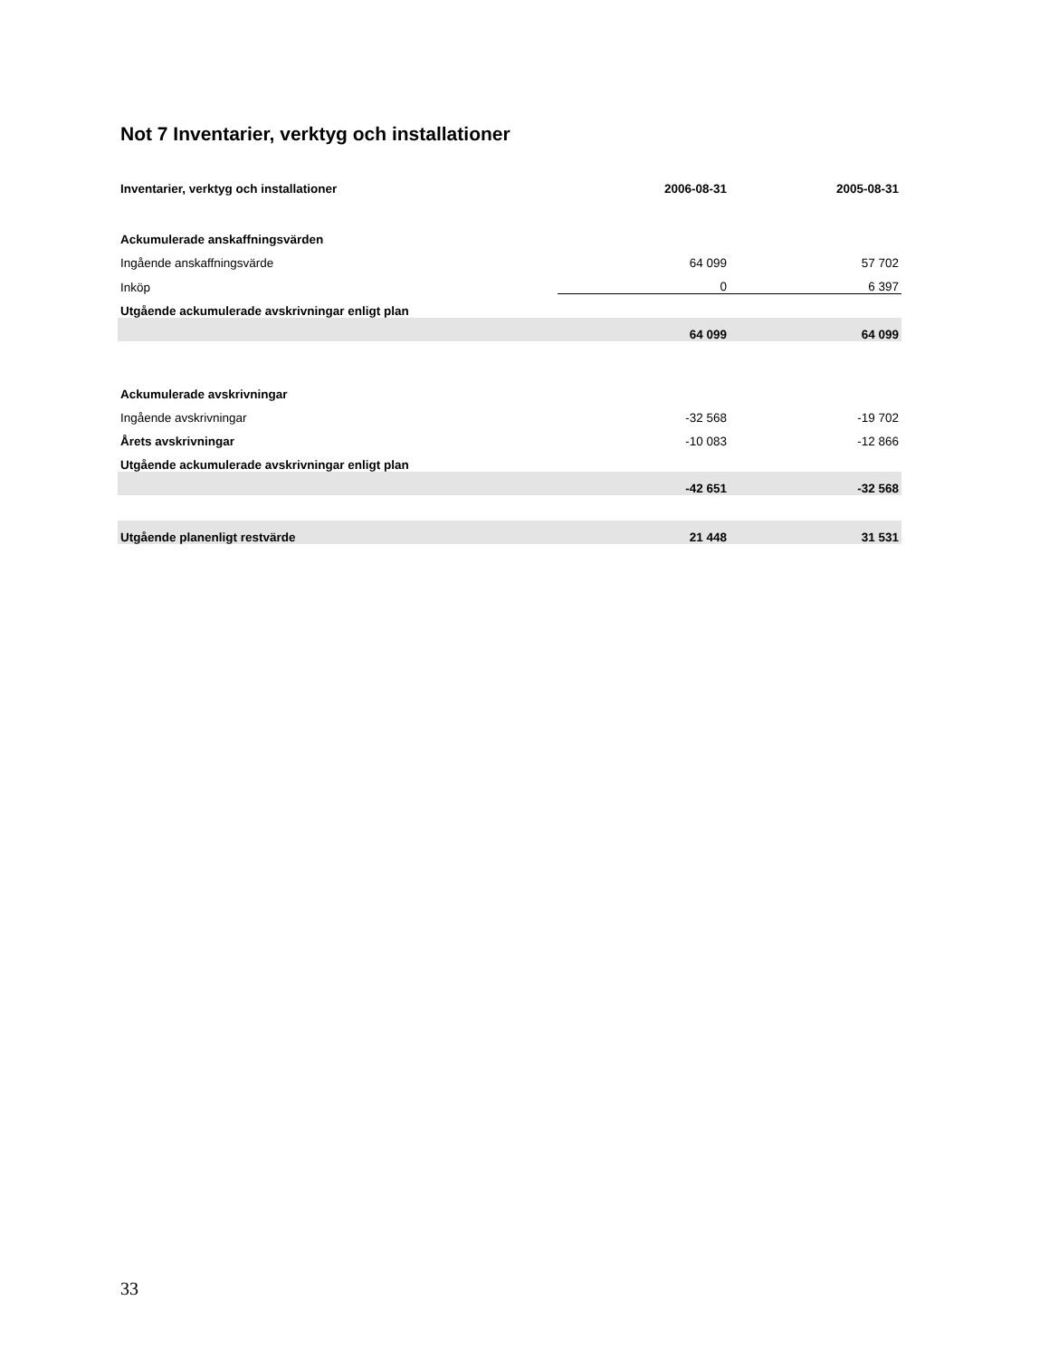Not 7 Inventarier, verktyg och installationer
| Inventarier, verktyg och installationer | 2006-08-31 | 2005-08-31 |
| --- | --- | --- |
| Ackumulerade anskaffningsvärden | | |
| Ingående anskaffningsvärde | 64 099 | 57 702 |
| Inköp | 0 | 6 397 |
| Utgående ackumulerade avskrivningar enligt plan | | |
| | 64 099 | 64 099 |
| Ackumulerade avskrivningar | | |
| Ingående avskrivningar | -32 568 | -19 702 |
| Årets avskrivningar | -10 083 | -12 866 |
| Utgående ackumulerade avskrivningar enligt plan | | |
| | -42 651 | -32 568 |
| Utgående planenligt restvärde | 21 448 | 31 531 |
33